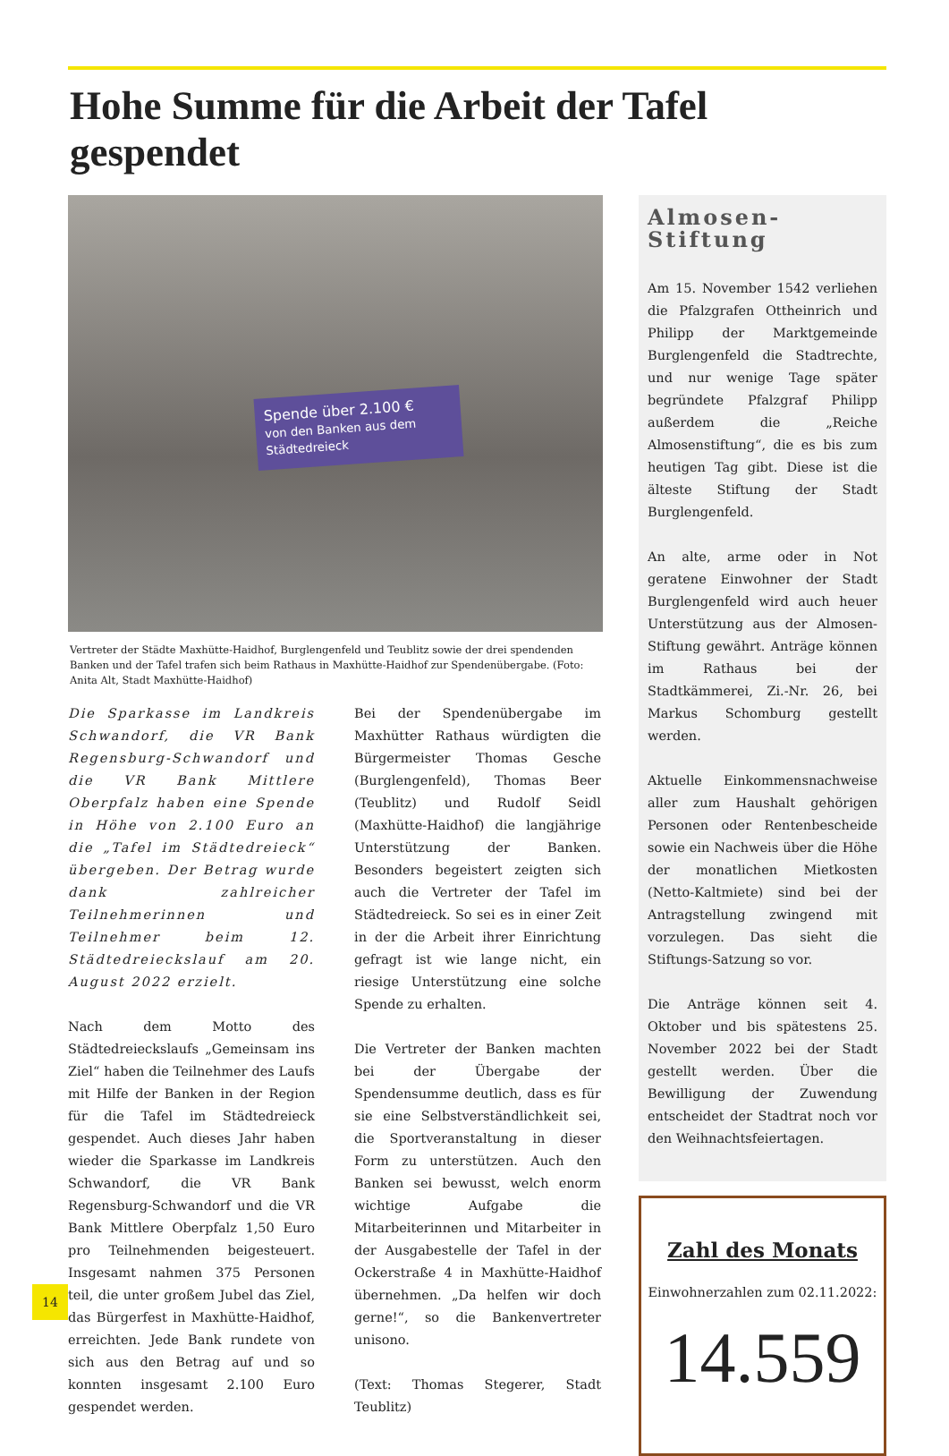Hohe Summe für die Arbeit der Tafel gespendet
Spende über 2.100 €
von den Banken aus dem Städtedreieck
Vertreter der Städte Maxhütte-Haidhof, Burglengenfeld und Teublitz sowie der drei spendenden Banken und der Tafel trafen sich beim Rathaus in Maxhütte-Haidhof zur Spendenübergabe. (Foto: Anita Alt, Stadt Maxhütte-Haidhof)
Die Sparkasse im Landkreis Schwandorf, die VR Bank Regensburg-Schwandorf und die VR Bank Mittlere Oberpfalz haben eine Spende in Höhe von 2.100 Euro an die „Tafel im Städtedreieck“ übergeben. Der Betrag wurde dank zahlreicher Teilnehmerinnen und Teilnehmer beim 12. Städtedreieckslauf am 20. August 2022 erzielt.
Nach dem Motto des Städtedreieckslaufs „Gemeinsam ins Ziel“ haben die Teilnehmer des Laufs mit Hilfe der Banken in der Region für die Tafel im Städtedreieck gespendet. Auch dieses Jahr haben wieder die Sparkasse im Landkreis Schwandorf, die VR Bank Regensburg-Schwandorf und die VR Bank Mittlere Oberpfalz 1,50 Euro pro Teilnehmenden beigesteuert. Insgesamt nahmen 375 Personen teil, die unter großem Jubel das Ziel, das Bürgerfest in Maxhütte-Haidhof, erreichten. Jede Bank rundete von sich aus den Betrag auf und so konnten insgesamt 2.100 Euro gespendet werden.
Bei der Spendenübergabe im Maxhütter Rathaus würdigten die Bürgermeister Thomas Gesche (Burglengenfeld), Thomas Beer (Teublitz) und Rudolf Seidl (Maxhütte-Haidhof) die langjährige Unterstützung der Banken. Besonders begeistert zeigten sich auch die Vertreter der Tafel im Städtedreieck. So sei es in einer Zeit in der die Arbeit ihrer Einrichtung gefragt ist wie lange nicht, ein riesige Unterstützung eine solche Spende zu erhalten.
Die Vertreter der Banken machten bei der Übergabe der Spendensumme deutlich, dass es für sie eine Selbstverständlichkeit sei, die Sportveranstaltung in dieser Form zu unterstützen. Auch den Banken sei bewusst, welch enorm wichtige Aufgabe die Mitarbeiterinnen und Mitarbeiter in der Ausgabestelle der Tafel in der Ockerstraße 4 in Maxhütte-Haidhof übernehmen. „Da helfen wir doch gerne!“, so die Bankenvertreter unisono.
(Text: Thomas Stegerer, Stadt Teublitz)
Almosen-Stiftung
Am 15. November 1542 verliehen die Pfalzgrafen Ottheinrich und Philipp der Marktgemeinde Burglengenfeld die Stadtrechte, und nur wenige Tage später begründete Pfalzgraf Philipp außerdem die „Reiche Almosenstiftung“, die es bis zum heutigen Tag gibt. Diese ist die älteste Stiftung der Stadt Burglengenfeld.
An alte, arme oder in Not geratene Einwohner der Stadt Burglengenfeld wird auch heuer Unterstützung aus der Almosen-Stiftung gewährt. Anträge können im Rathaus bei der Stadtkämmerei, Zi.-Nr. 26, bei Markus Schomburg gestellt werden.
Aktuelle Einkommensnachweise aller zum Haushalt gehörigen Personen oder Rentenbescheide sowie ein Nachweis über die Höhe der monatlichen Mietkosten (Netto-Kaltmiete) sind bei der Antragstellung zwingend mit vorzulegen. Das sieht die Stiftungs-Satzung so vor.
Die Anträge können seit 4. Oktober und bis spätestens 25. November 2022 bei der Stadt gestellt werden. Über die Bewilligung der Zuwendung entscheidet der Stadtrat noch vor den Weihnachtsfeiertagen.
Zahl des Monats
Einwohnerzahlen zum 02.11.2022:
14.559
14